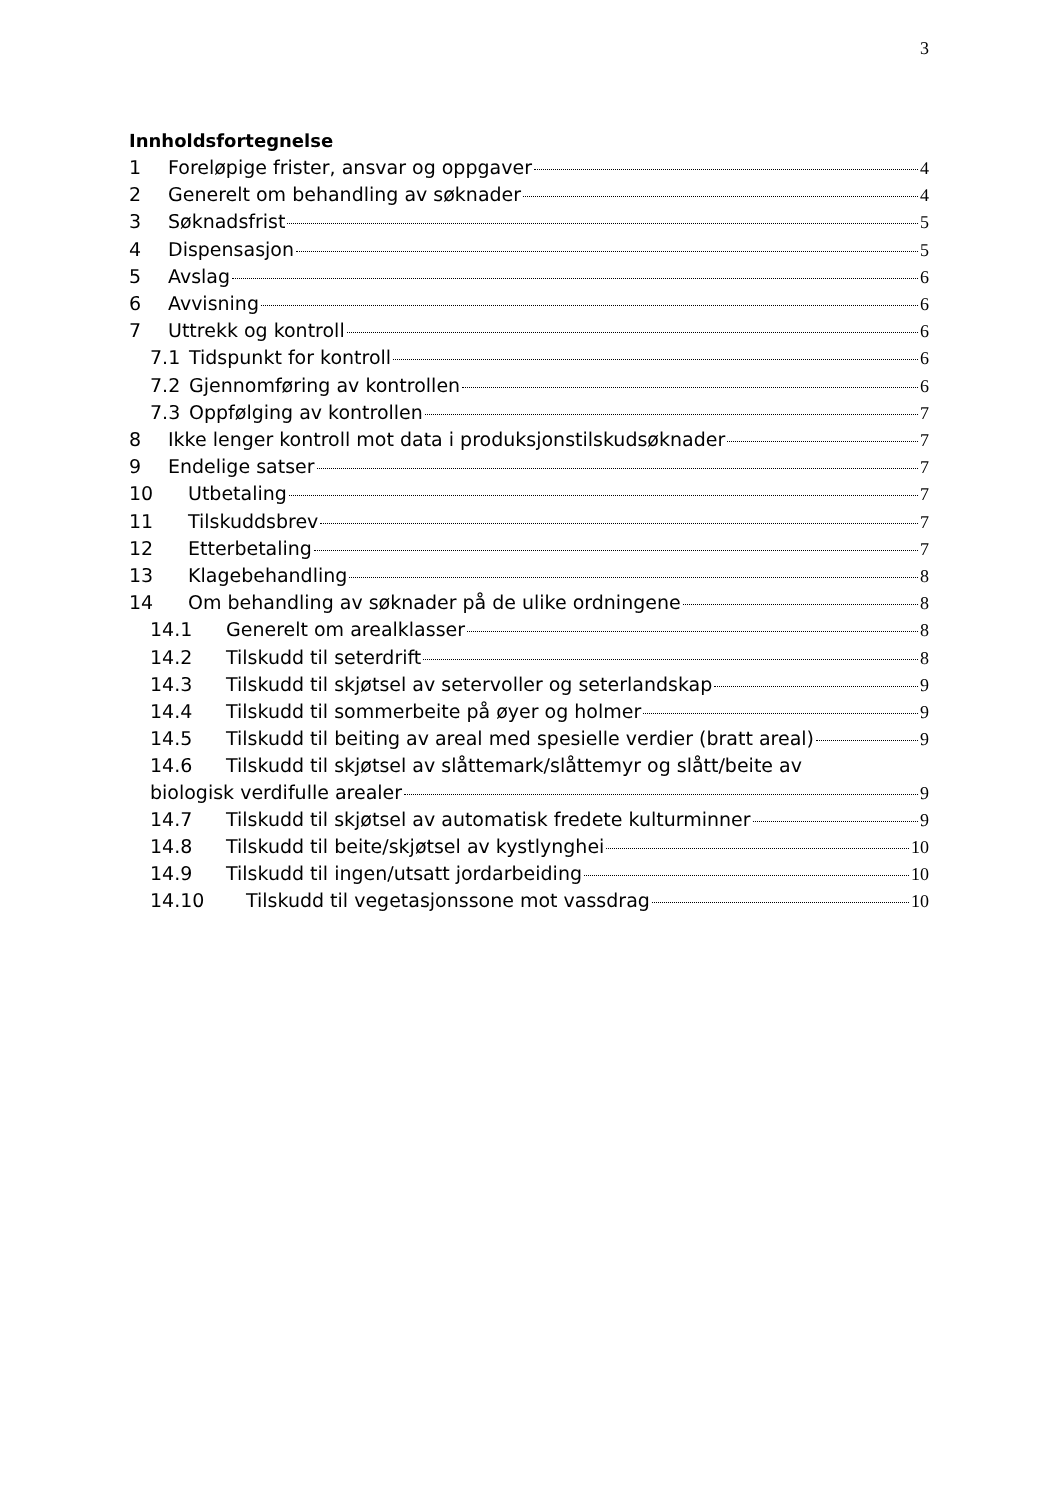3
Innholdsfortegnelse
1 Foreløpige frister, ansvar og oppgaver 4
2 Generelt om behandling av søknader 4
3 Søknadsfrist 5
4 Dispensasjon 5
5 Avslag 6
6 Avvisning 6
7 Uttrekk og kontroll 6
7.1 Tidspunkt for kontroll 6
7.2 Gjennomføring av kontrollen 6
7.3 Oppfølging av kontrollen 7
8 Ikke lenger kontroll mot data i produksjonstilskudsøknader 7
9 Endelige satser 7
10 Utbetaling 7
11 Tilskuddsbrev 7
12 Etterbetaling 7
13 Klagebehandling 8
14 Om behandling av søknader på de ulike ordningene 8
14.1 Generelt om arealklasser 8
14.2 Tilskudd til seterdrift 8
14.3 Tilskudd til skjøtsel av setervoller og seterlandskap 9
14.4 Tilskudd til sommerbeite på øyer og holmer 9
14.5 Tilskudd til beiting av areal med spesielle verdier (bratt areal) 9
14.6 Tilskudd til skjøtsel av slåttemark/slåttemyr og slått/beite av
biologisk verdifulle arealer 9
14.7 Tilskudd til skjøtsel av automatisk fredete kulturminner 9
14.8 Tilskudd til beite/skjøtsel av kystlynghei 10
14.9 Tilskudd til ingen/utsatt jordarbeiding 10
14.10 Tilskudd til vegetasjonssone mot vassdrag 10